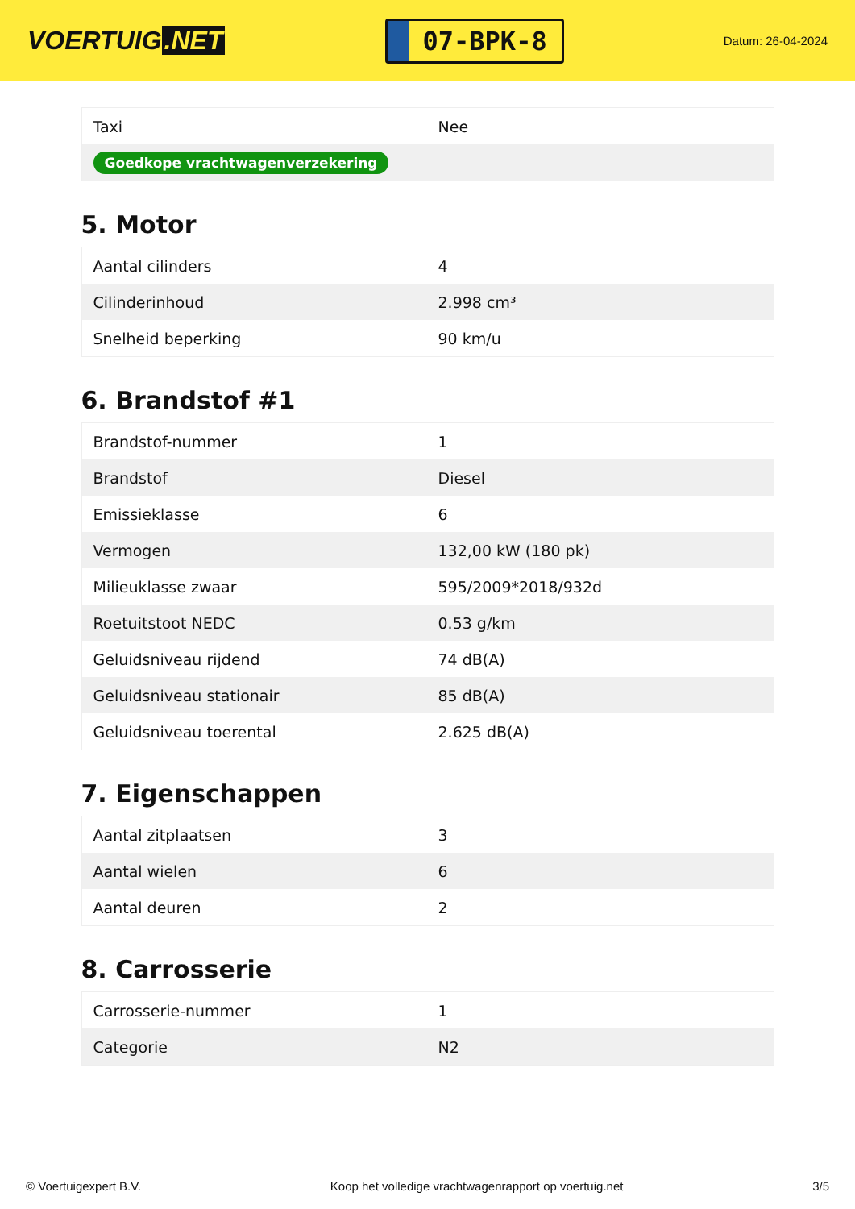VOERTUIG.NET
07-BPK-8
Datum: 26-04-2024
| Taxi | Nee |
| Goedkope vrachtwagenverzekering | |
5. Motor
| Aantal cilinders | 4 |
| Cilinderinhoud | 2.998 cm³ |
| Snelheid beperking | 90 km/u |
6. Brandstof #1
| Brandstof-nummer | 1 |
| Brandstof | Diesel |
| Emissieklasse | 6 |
| Vermogen | 132,00 kW (180 pk) |
| Milieuklasse zwaar | 595/2009*2018/932d |
| Roetuitstoot NEDC | 0.53 g/km |
| Geluidsniveau rijdend | 74 dB(A) |
| Geluidsniveau stationair | 85 dB(A) |
| Geluidsniveau toerental | 2.625 dB(A) |
7. Eigenschappen
| Aantal zitplaatsen | 3 |
| Aantal wielen | 6 |
| Aantal deuren | 2 |
8. Carrosserie
| Carrosserie-nummer | 1 |
| Categorie | N2 |
© Voertuigexpert B.V. Koop het volledige vrachtwagenrapport op voertuig.net 3/5